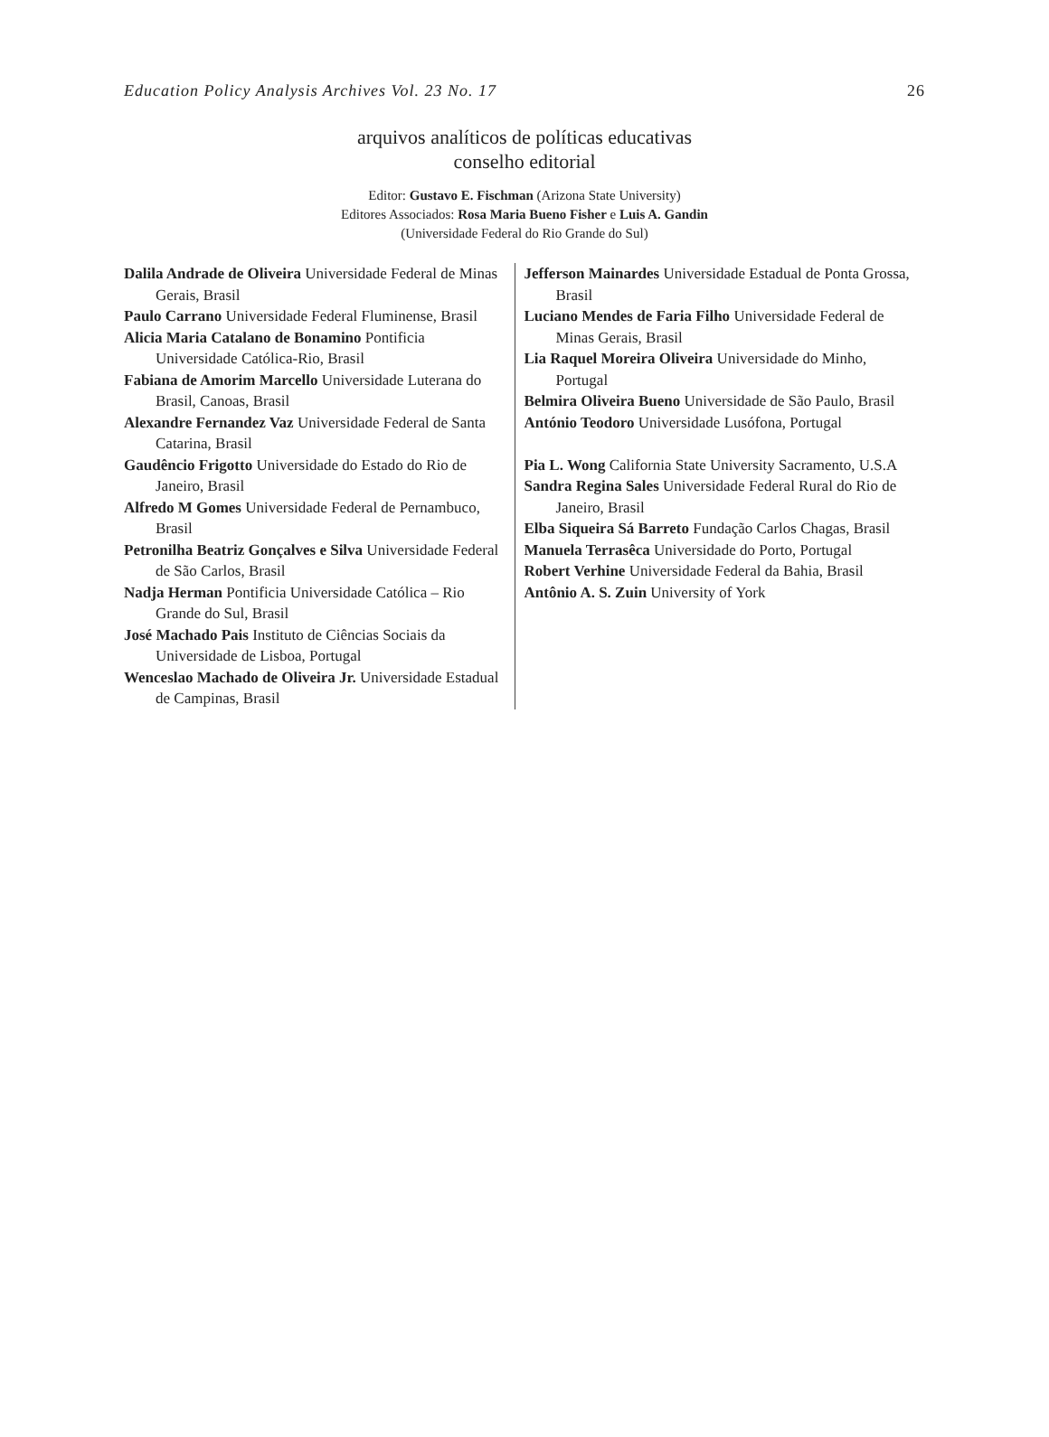Education Policy Analysis Archives Vol. 23 No. 17 26
arquivos analíticos de políticas educativas
conselho editorial
Editor: Gustavo E. Fischman (Arizona State University)
Editores Associados: Rosa Maria Bueno Fisher e Luis A. Gandin
(Universidade Federal do Rio Grande do Sul)
Dalila Andrade de Oliveira Universidade Federal de Minas Gerais, Brasil
Paulo Carrano Universidade Federal Fluminense, Brasil
Alicia Maria Catalano de Bonamino Pontificia Universidade Católica-Rio, Brasil
Fabiana de Amorim Marcello Universidade Luterana do Brasil, Canoas, Brasil
Alexandre Fernandez Vaz Universidade Federal de Santa Catarina, Brasil
Gaudêncio Frigotto Universidade do Estado do Rio de Janeiro, Brasil
Alfredo M Gomes Universidade Federal de Pernambuco, Brasil
Petronilha Beatriz Gonçalves e Silva Universidade Federal de São Carlos, Brasil
Nadja Herman Pontificia Universidade Católica – Rio Grande do Sul, Brasil
José Machado Pais Instituto de Ciências Sociais da Universidade de Lisboa, Portugal
Wenceslao Machado de Oliveira Jr. Universidade Estadual de Campinas, Brasil
Jefferson Mainardes Universidade Estadual de Ponta Grossa, Brasil
Luciano Mendes de Faria Filho Universidade Federal de Minas Gerais, Brasil
Lia Raquel Moreira Oliveira Universidade do Minho, Portugal
Belmira Oliveira Bueno Universidade de São Paulo, Brasil
António Teodoro Universidade Lusófona, Portugal
Pia L. Wong California State University Sacramento, U.S.A
Sandra Regina Sales Universidade Federal Rural do Rio de Janeiro, Brasil
Elba Siqueira Sá Barreto Fundação Carlos Chagas, Brasil
Manuela Terrasêca Universidade do Porto, Portugal
Robert Verhine Universidade Federal da Bahia, Brasil
Antônio A. S. Zuin University of York